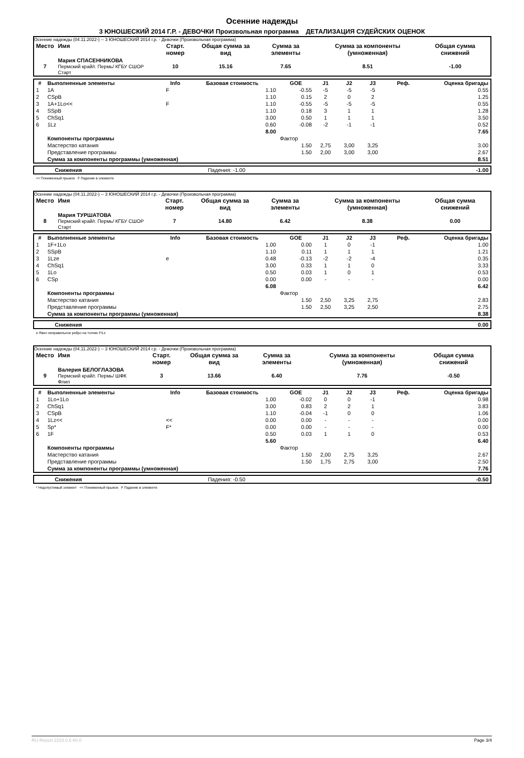Осенние надежды
3 ЮНОШЕСКИЙ 2014 Г.Р. - ДЕВОЧКИ Произвольная программа ДЕТАЛИЗАЦИЯ СУДЕЙСКИХ ОЦЕНОК
Осенние надежды (04.11.2022-) -- 3 ЮНОШЕСКИЙ 2014 г.р. - Девочки (Произвольная программа)
| Место | Имя | Старт. номер | Общая сумма за вид | Сумма за элементы | Сумма за компоненты (умноженная) | Общая сумма снижений |
| --- | --- | --- | --- | --- | --- | --- |
| 7 | Мария СПАСЕННИКОВА Пермский край/г. Пермь/ КГБУ СШОР Старт | 10 | 15.16 | 7.65 | 8.51 | -1.00 |
| # | Выполненные элементы | Info | Базовая стоимость | GOE | J1 | J2 | J3 | Реф. | Оценка бригады |
| --- | --- | --- | --- | --- | --- | --- | --- | --- | --- |
| 1 | 1A | F | 1.10 | -0.55 | -5 | -5 | -5 | | 0.55 |
| 2 | CSpB | | 1.10 | 0.15 | 2 | 0 | 2 | | 1.25 |
| 3 | 1A+1Lo<< | F | 1.10 | -0.55 | -5 | -5 | -5 | | 0.55 |
| 4 | SSpB | | 1.10 | 0.18 | 3 | 1 | 1 | | 1.28 |
| 5 | ChSq1 | | 3.00 | 0.50 | 1 | 1 | 1 | | 3.50 |
| 6 | 1Lz | | 0.60 | -0.08 | -2 | -1 | -1 | | 0.52 |
| | | | 8.00 | | | | | | 7.65 |
| | Компоненты программы | | | Фактор | | | | | |
| | Мастерство катания | | | 1.50 | 2,75 | 3,00 | 3,25 | | 3.00 |
| | Представление программы | | | 1.50 | 2,00 | 3,00 | 3,00 | | 2.67 |
| | Сумма за компоненты программы (умноженная) | | | | | | | | 8.51 |
| | Снижения | Падения: -1.00 | -1.00 |
<< Пониженный прыжок F Падение в элементе
Осенние надежды (04.11.2022-) -- 3 ЮНОШЕСКИЙ 2014 г.р. - Девочки (Произвольная программа)
| Место | Имя | Старт. номер | Общая сумма за вид | Сумма за элементы | Сумма за компоненты (умноженная) | Общая сумма снижений |
| --- | --- | --- | --- | --- | --- | --- |
| 8 | Мария ТУРШАТОВА Пермский край/г. Пермь/ КГБУ СШОР Старт | 7 | 14.80 | 6.42 | 8.38 | 0.00 |
| # | Выполненные элементы | Info | Базовая стоимость | GOE | J1 | J2 | J3 | Реф. | Оценка бригады |
| --- | --- | --- | --- | --- | --- | --- | --- | --- | --- |
| 1 | 1F+1Lo | | 1.00 | 0.00 | 1 | 0 | -1 | | 1.00 |
| 2 | SSpB | | 1.10 | 0.11 | 1 | 1 | 1 | | 1.21 |
| 3 | 1Lze | e | 0.48 | -0.13 | -2 | -2 | -4 | | 0.35 |
| 4 | ChSq1 | | 3.00 | 0.33 | 1 | 1 | 0 | | 3.33 |
| 5 | 1Lo | | 0.50 | 0.03 | 1 | 0 | 1 | | 0.53 |
| 6 | CSp | | 0.00 | 0.00 | - | - | - | | 0.00 |
| | | | 6.08 | | | | | | 6.42 |
| | Компоненты программы | | | Фактор | | | | | |
| | Мастерство катания | | | 1.50 | 2,50 | 3,25 | 2,75 | | 2.83 |
| | Представление программы | | | 1.50 | 2,50 | 3,25 | 2,50 | | 2.75 |
| | Сумма за компоненты программы (умноженная) | | | | | | | | 8.38 |
| | Снижения | | 0.00 |
e Явно неправильное ребро на толчке F/Lz
Осенние надежды (04.11.2022-) -- 3 ЮНОШЕСКИЙ 2014 г.р. - Девочки (Произвольная программа)
| Место | Имя | Старт. номер | Общая сумма за вид | Сумма за элементы | Сумма за компоненты (умноженная) | Общая сумма снижений |
| --- | --- | --- | --- | --- | --- | --- |
| 9 | Валерия БЕЛОГЛАЗОВА Пермский край/г. Пермь/ ШФК Флип | 3 | 13.66 | 6.40 | 7.76 | -0.50 |
| # | Выполненные элементы | Info | Базовая стоимость | GOE | J1 | J2 | J3 | Реф. | Оценка бригады |
| --- | --- | --- | --- | --- | --- | --- | --- | --- | --- |
| 1 | 1Lo+1Lo | | 1.00 | -0.02 | 0 | 0 | -1 | | 0.98 |
| 2 | ChSq1 | | 3.00 | 0.83 | 2 | 2 | 1 | | 3.83 |
| 3 | CSpB | | 1.10 | -0.04 | -1 | 0 | 0 | | 1.06 |
| 4 | 1Lz<< | << | 0.00 | 0.00 | - | - | - | | 0.00 |
| 5 | Sp* | F* | 0.00 | 0.00 | - | - | - | | 0.00 |
| 6 | 1F | | 0.50 | 0.03 | 1 | 1 | 0 | | 0.53 |
| | | | 5.60 | | | | | | 6.40 |
| | Компоненты программы | | | Фактор | | | | | |
| | Мастерство катания | | | 1.50 | 2,00 | 2,75 | 3,25 | | 2.67 |
| | Представление программы | | | 1.50 | 1,75 | 2,75 | 3,00 | | 2.50 |
| | Сумма за компоненты программы (умноженная) | | | | | | | | 7.76 |
| | Снижения | Падения: -0.50 | -0.50 |
* Недопустимый элемент << Пониженный прыжок F Падение в элементе
RU-Report 2223.0.6 A0.0 Page 3/4